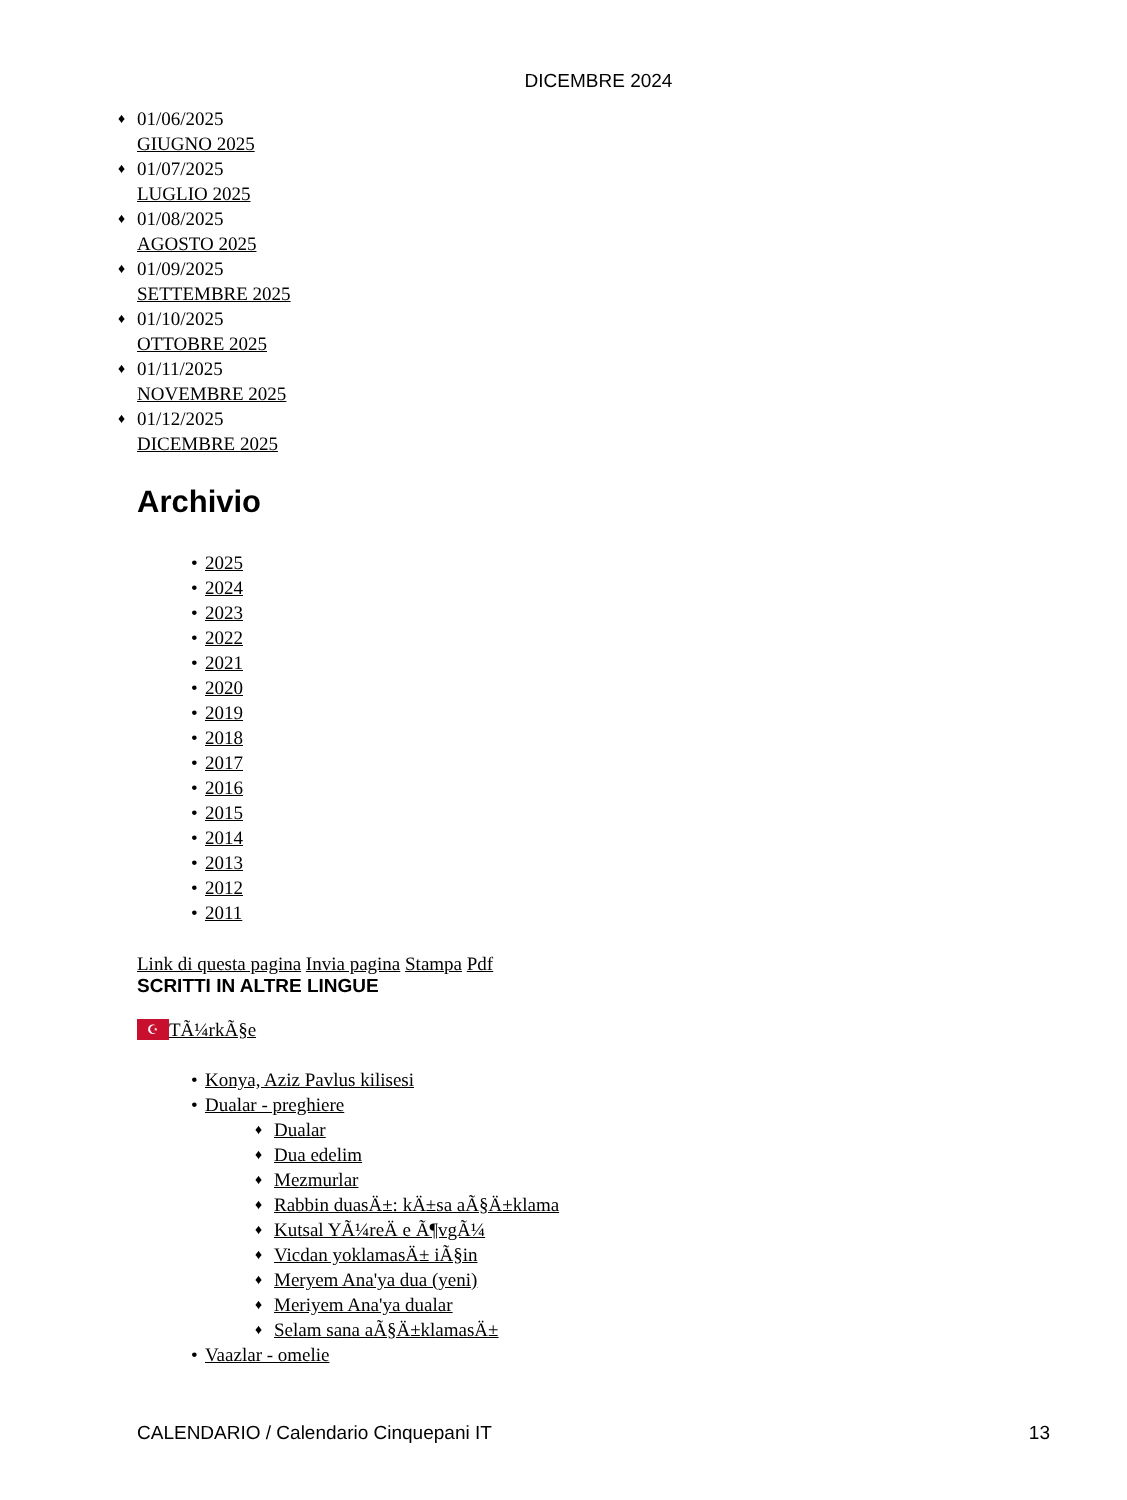DICEMBRE 2024
♦ 01/06/2025
GIUGNO 2025
♦ 01/07/2025
LUGLIO 2025
♦ 01/08/2025
AGOSTO 2025
♦ 01/09/2025
SETTEMBRE 2025
♦ 01/10/2025
OTTOBRE 2025
♦ 01/11/2025
NOVEMBRE 2025
♦ 01/12/2025
DICEMBRE 2025
Archivio
• 2025
• 2024
• 2023
• 2022
• 2021
• 2020
• 2019
• 2018
• 2017
• 2016
• 2015
• 2014
• 2013
• 2012
• 2011
Link di questa pagina Invia pagina Stampa Pdf
SCRITTI IN ALTRE LINGUE
☪ TÃ¼rkÃ§e
• Konya, Aziz Pavlus kilisesi
• Dualar - preghiere
♦ Dualar
♦ Dua edelim
♦ Mezmurlar
♦ Rabbin duasÄ±: kÄ±sa aÃ§Ä±klama
♦ Kutsal YÃ¼reÄ e Ã¶vgÃ¼
♦ Vicdan yoklamasÄ± iÃ§in
♦ Meryem Ana'ya dua (yeni)
♦ Meriyem Ana'ya dualar
♦ Selam sana aÃ§Ä±klamasÄ±
• Vaazlar - omelie
CALENDARIO / Calendario Cinquepani IT 13